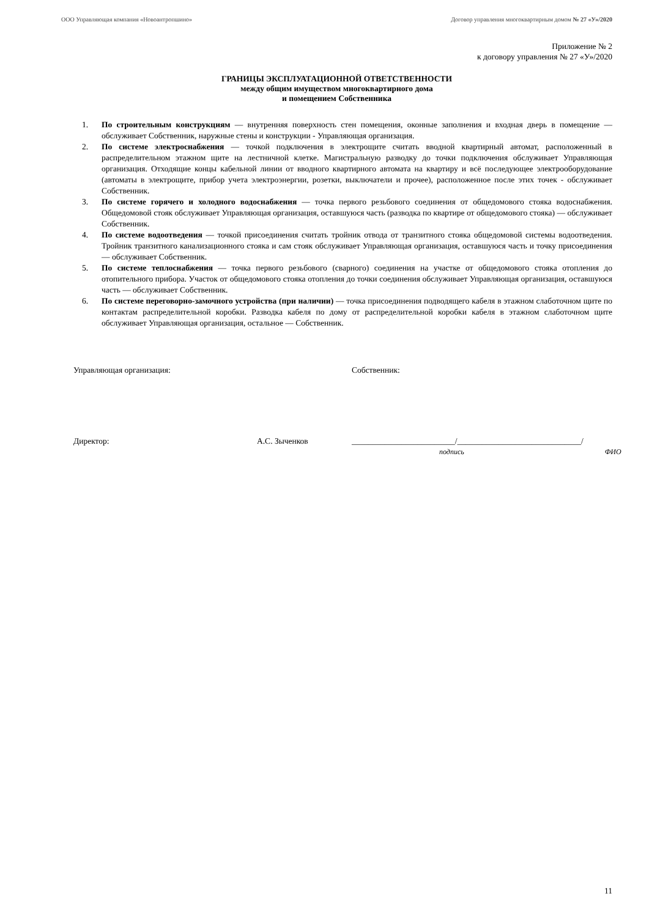ООО Управляющая компания «Новоантропшино» Договор управления многоквартирным домом № 27 «У»/2020
Приложение № 2
к договору управления № 27 «У»/2020
ГРАНИЦЫ ЭКСПЛУАТАЦИОННОЙ ОТВЕТСТВЕННОСТИ
между общим имуществом многоквартирного дома
и помещением Собственника
1. По строительным конструкциям — внутренняя поверхность стен помещения, оконные заполнения и входная дверь в помещение — обслуживает Собственник, наружные стены и конструкции - Управляющая организация.
2. По системе электроснабжения — точкой подключения в электрощите считать вводной квартирный автомат, расположенный в распределительном этажном щите на лестничной клетке. Магистральную разводку до точки подключения обслуживает Управляющая организация. Отходящие концы кабельной линии от вводного квартирного автомата на квартиру и всё последующее электрооборудование (автоматы в электрощите, прибор учета электроэнергии, розетки, выключатели и прочее), расположенное после этих точек - обслуживает Собственник.
3. По системе горячего и холодного водоснабжения — точка первого резьбового соединения от общедомового стояка водоснабжения. Общедомовой стояк обслуживает Управляющая организация, оставшуюся часть (разводка по квартире от общедомового стояка) — обслуживает Собственник.
4. По системе водоотведения — точкой присоединения считать тройник отвода от транзитного стояка общедомовой системы водоотведения. Тройник транзитного канализационного стояка и сам стояк обслуживает Управляющая организация, оставшуюся часть и точку присоединения — обслуживает Собственник.
5. По системе теплоснабжения — точка первого резьбового (сварного) соединения на участке от общедомового стояка отопления до отопительного прибора. Участок от общедомового стояка отопления до точки соединения обслуживает Управляющая организация, оставшуюся часть — обслуживает Собственник.
6. По системе переговорно-замочного устройства (при наличии) — точка присоединения подводящего кабеля в этажном слаботочном щите по контактам распределительной коробки. Разводка кабеля по дому от распределительной коробки кабеля в этажном слаботочном щите обслуживает Управляющая организация, остальное — Собственник.
Управляющая организация: Собственник:
Директор: А.С. Зыченков _________________________/______________________________/
подпись ФИО
11